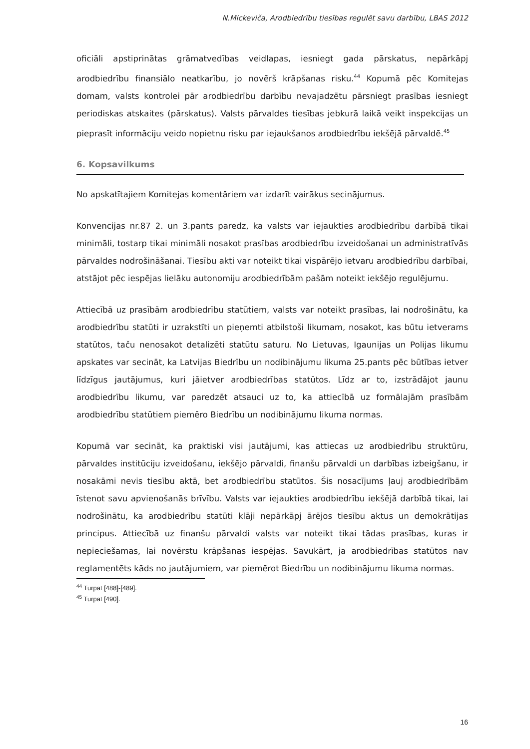N.Mickeviča, Arodbiedrību tiesības regulēt savu darbību, LBAS 2012
oficiāli apstiprinātas grāmatvedības veidlapas, iesniegt gada pārskatus, nepārkāpj arodbiedrību finansiālo neatkarību, jo novērš krāpšanas risku.<sup>44</sup> Kopumā pēc Komitejas domam, valsts kontrolei pār arodbiedrību darbību nevajadzētu pārsniegt prasības iesniegt periodiskas atskaites (pārskatus). Valsts pārvaldes tiesības jebkurā laikā veikt inspekcijas un pieprasīt informāciju veido nopietnu risku par iejaukšanos arodbiedrību iekšējā pārvaldē.<sup>45</sup>
6. Kopsavilkums
No apskatītajiem Komitejas komentāriem var izdarīt vairākus secinājumus.
Konvencijas nr.87 2. un 3.pants paredz, ka valsts var iejaukties arodbiedrību darbībā tikai minimāli, tostarp tikai minimāli nosakot prasības arodbiedrību izveidošanai un administratīvās pārvaldes nodrošināšanai. Tiesību akti var noteikt tikai vispārējo ietvaru arodbiedrību darbībai, atstājot pēc iespējas lielāku autonomiju arodbiedrībām pašām noteikt iekšējo regulējumu.
Attiecībā uz prasībām arodbiedrību statūtiem, valsts var noteikt prasības, lai nodrošinātu, ka arodbiedrību statūti ir uzrakstīti un pieņemti atbilstoši likumam, nosakot, kas būtu ietverams statūtos, taču nenosakot detalizēti statūtu saturu. No Lietuvas, Igaunijas un Polijas likumu apskates var secināt, ka Latvijas Biedrību un nodibinājumu likuma 25.pants pēc būtības ietver līdzīgus jautājumus, kuri jāietver arodbiedrības statūtos. Līdz ar to, izstrādājot jaunu arodbiedrību likumu, var paredzēt atsauci uz to, ka attiecībā uz formālajām prasībām arodbiedrību statūtiem piemēro Biedrību un nodibinājumu likuma normas.
Kopumā var secināt, ka praktiski visi jautājumi, kas attiecas uz arodbiedrību struktūru, pārvaldes institūciju izveidošanu, iekšējo pārvaldi, finanšu pārvaldi un darbības izbeigšanu, ir nosakāmi nevis tiesību aktā, bet arodbiedrību statūtos. Šis nosacījums ļauj arodbiedrībām īstenot savu apvienošanās brīvību. Valsts var iejaukties arodbiedrību iekšējā darbībā tikai, lai nodrošinātu, ka arodbiedrību statūti klāji nepārkāpj ārējos tiesību aktus un demokrātijas principus. Attiecībā uz finanšu pārvaldi valsts var noteikt tikai tādas prasības, kuras ir nepieciešamas, lai novērstu krāpšanas iespējas. Savukārt, ja arodbiedrības statūtos nav reglamentēts kāds no jautājumiem, var piemērot Biedrību un nodibinājumu likuma normas.
<sup>44</sup> Turpat [488]-[489].
<sup>45</sup> Turpat [490].
16